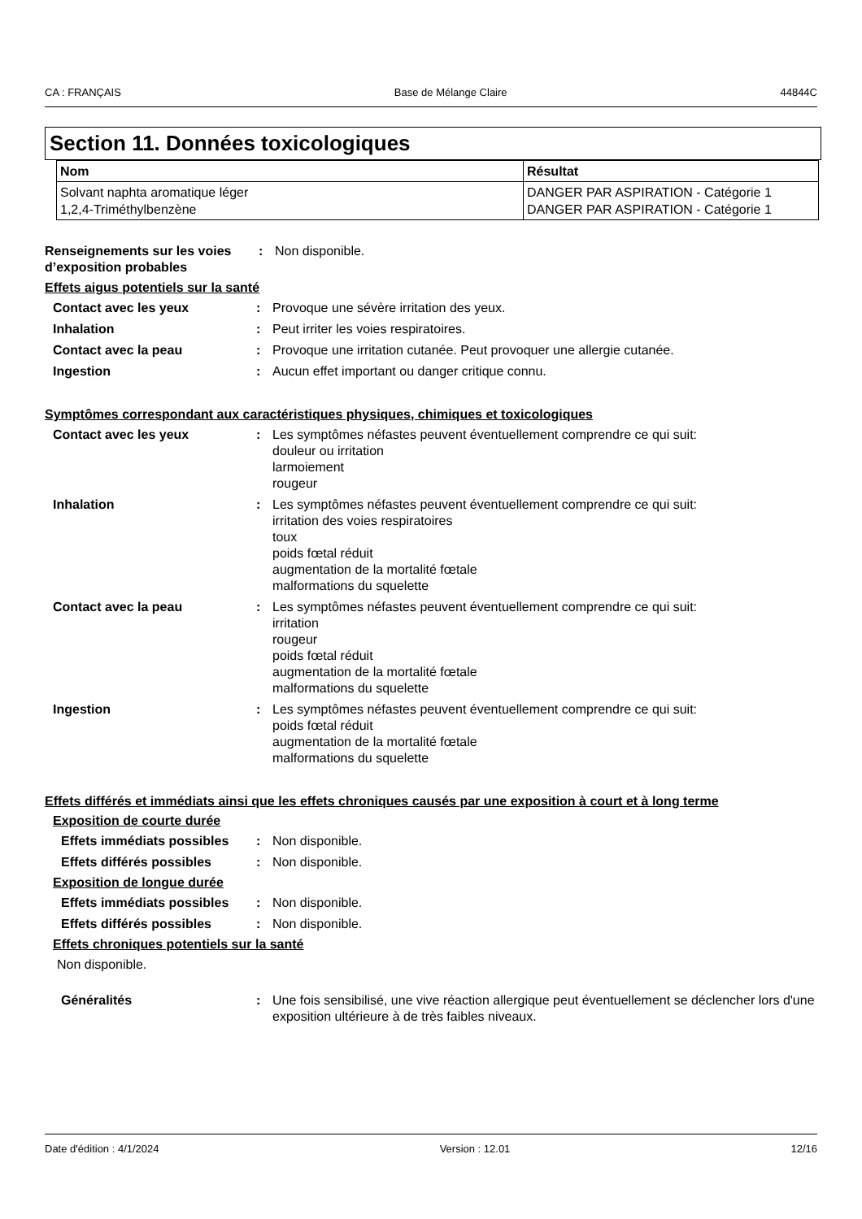CA : FRANÇAIS Base de Mélange Claire 44844C
Section 11. Données toxicologiques
| Nom | Résultat |
| --- | --- |
| Solvant naphta aromatique léger 1,2,4-Triméthylbenzène | DANGER PAR ASPIRATION - Catégorie 1 DANGER PAR ASPIRATION - Catégorie 1 |
Renseignements sur les voies d’exposition probables
: Non disponible.
Effets aigus potentiels sur la santé
Contact avec les yeux : Provoque une sévère irritation des yeux.
Inhalation : Peut irriter les voies respiratoires.
Contact avec la peau : Provoque une irritation cutanée. Peut provoquer une allergie cutanée.
Ingestion : Aucun effet important ou danger critique connu.
Symptômes correspondant aux caractéristiques physiques, chimiques et toxicologiques
Contact avec les yeux : Les symptômes néfastes peuvent éventuellement comprendre ce qui suit:
douleur ou irritation
larmoiement
rougeur
Inhalation : Les symptômes néfastes peuvent éventuellement comprendre ce qui suit:
irritation des voies respiratoires
toux
poids fœtal réduit
augmentation de la mortalité fœtale
malformations du squelette
Contact avec la peau : Les symptômes néfastes peuvent éventuellement comprendre ce qui suit:
irritation
rougeur
poids fœtal réduit
augmentation de la mortalité fœtale
malformations du squelette
Ingestion : Les symptômes néfastes peuvent éventuellement comprendre ce qui suit:
poids fœtal réduit
augmentation de la mortalité fœtale
malformations du squelette
Effets différés et immédiats ainsi que les effets chroniques causés par une exposition à court et à long terme
Exposition de courte durée
Effets immédiats possibles
: Non disponible.
Effets différés possibles : Non disponible.
Exposition de longue durée
Effets immédiats possibles
: Non disponible.
Effets différés possibles : Non disponible.
Effets chroniques potentiels sur la santé
Non disponible.
Généralités : Une fois sensibilisé, une vive réaction allergique peut éventuellement se déclencher lors d'une exposition ultérieure à de très faibles niveaux.
Date d'édition : 4/1/2024 Version : 12.01 12/16